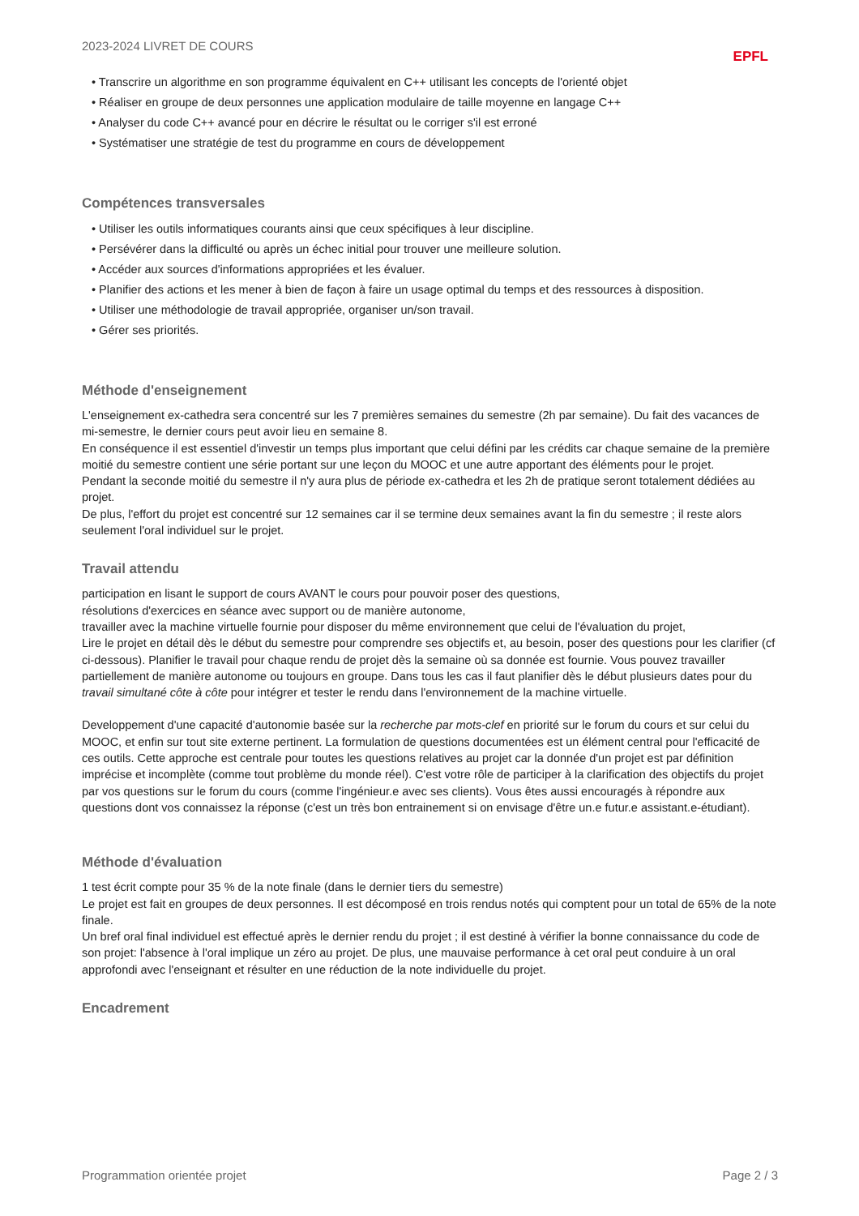2023-2024 LIVRET DE COURS EPFL
• Transcrire un algorithme en son programme équivalent en C++ utilisant les concepts de l'orienté objet
• Réaliser en groupe de deux personnes une application modulaire de taille moyenne en langage C++
• Analyser du code C++ avancé pour en décrire le résultat ou le corriger s'il est erroné
• Systématiser une stratégie de test du programme en cours de développement
Compétences transversales
• Utiliser les outils informatiques courants ainsi que ceux spécifiques à leur discipline.
• Persévérer dans la difficulté ou après un échec initial pour trouver une meilleure solution.
• Accéder aux sources d'informations appropriées et les évaluer.
• Planifier des actions et les mener à bien de façon à faire un usage optimal du temps et des ressources à disposition.
• Utiliser une méthodologie de travail appropriée, organiser un/son travail.
• Gérer ses priorités.
Méthode d'enseignement
L'enseignement ex-cathedra sera concentré sur les 7 premières semaines du semestre (2h par semaine). Du fait des vacances de mi-semestre, le dernier cours peut avoir lieu en semaine 8.
En conséquence il est essentiel d'investir un temps plus important que celui défini par les crédits car chaque semaine de la première moitié du semestre contient une série portant sur une leçon du MOOC et une autre apportant des éléments pour le projet.
Pendant la seconde moitié du semestre il n'y aura plus de période ex-cathedra et les 2h de pratique seront totalement dédiées au projet.
De plus, l'effort du projet est concentré sur 12 semaines car il se termine deux semaines avant la fin du semestre ; il reste alors seulement l'oral individuel sur le projet.
Travail attendu
participation en lisant le support de cours AVANT le cours pour pouvoir poser des questions,
résolutions d'exercices en séance avec support ou de manière autonome,
travailler avec la machine virtuelle fournie pour disposer du même environnement que celui de l'évaluation du projet,
Lire le projet en détail dès le début du semestre pour comprendre ses objectifs et, au besoin, poser des questions pour les clarifier (cf ci-dessous). Planifier le travail pour chaque rendu de projet dès la semaine où sa donnée est fournie. Vous pouvez travailler partiellement de manière autonome ou toujours en groupe. Dans tous les cas il faut planifier dès le début plusieurs dates pour du travail simultané côte à côte pour intégrer et tester le rendu dans l'environnement de la machine virtuelle.
Developpement d'une capacité d'autonomie basée sur la recherche par mots-clef en priorité sur le forum du cours et sur celui du MOOC, et enfin sur tout site externe pertinent. La formulation de questions documentées est un élément central pour l'efficacité de ces outils. Cette approche est centrale pour toutes les questions relatives au projet car la donnée d'un projet est par définition imprécise et incomplète (comme tout problème du monde réel). C'est votre rôle de participer à la clarification des objectifs du projet par vos questions sur le forum du cours (comme l'ingénieur.e avec ses clients). Vous êtes aussi encouragés à répondre aux questions dont vos connaissez la réponse (c'est un très bon entrainement si on envisage d'être un.e futur.e assistant.e-étudiant).
Méthode d'évaluation
1 test écrit compte pour 35 % de la note finale (dans le dernier tiers du semestre)
Le projet est fait en groupes de deux personnes. Il est décomposé en trois rendus notés qui comptent pour un total de 65% de la note finale.
Un bref oral final individuel est effectué après le dernier rendu du projet ; il est destiné à vérifier la bonne connaissance du code de son projet: l'absence à l'oral implique un zéro au projet. De plus, une mauvaise performance à cet oral peut conduire à un oral approfondi avec l'enseignant et résulter en une réduction de la note individuelle du projet.
Encadrement
Programmation orientée projet Page 2 / 3